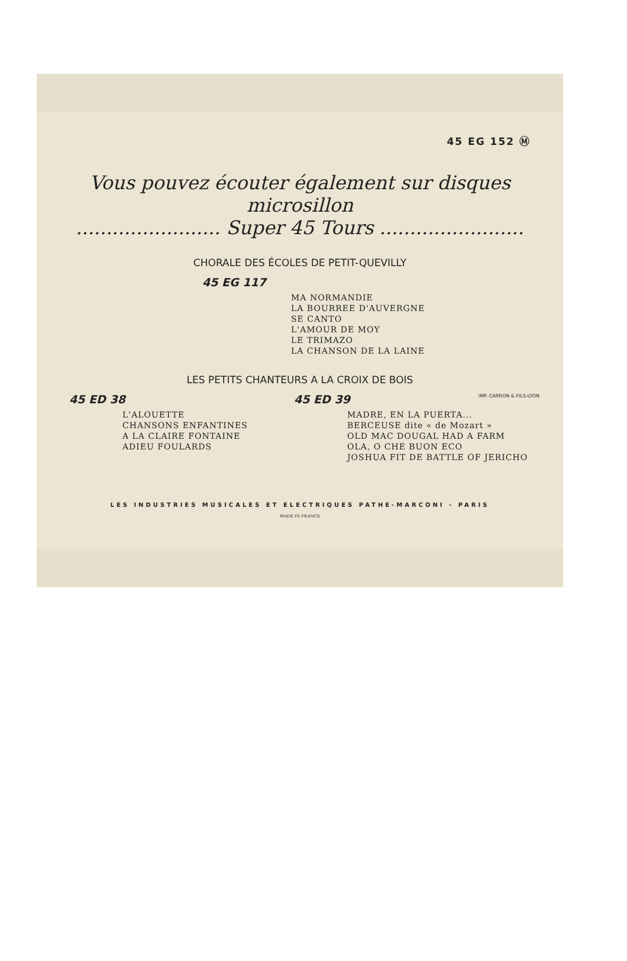45 EG 152 Ⓜ
Vous pouvez écouter également sur disques microsillon
........................ Super 45 Tours ........................
CHORALE DES ÉCOLES DE PETIT-QUEVILLY
45 EG 117
MA NORMANDIE
LA BOURREE D'AUVERGNE
SE CANTO
L'AMOUR DE MOY
LE TRIMAZO
LA CHANSON DE LA LAINE
LES PETITS CHANTEURS A LA CROIX DE BOIS
45 ED 38
L'ALOUETTE
CHANSONS ENFANTINES
A LA CLAIRE FONTAINE
ADIEU FOULARDS
45 ED 39
MADRE, EN LA PUERTA...
BERCEUSE dite « de Mozart »
OLD MAC DOUGAL HAD A FARM
OLA, O CHE BUON ECO
JOSHUA FIT DE BATTLE OF JERICHO
LES INDUSTRIES MUSICALES ET ELECTRIQUES PATHE-MARCONI - PARIS
MADE IN FRANCE
IMP. CARRON & FILS-LYON